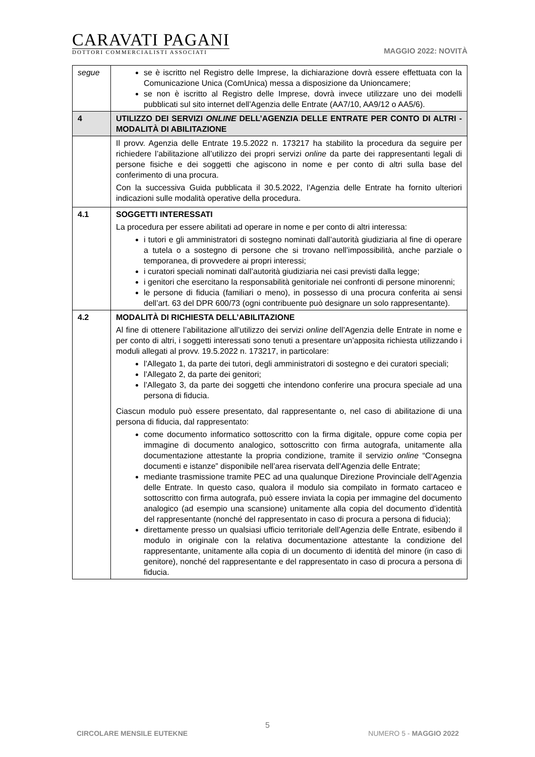CARAVATI PAGANI
DOTTORI COMMERCIALISTI ASSOCIATI
MAGGIO 2022: NOVITÀ
| segue | se è iscritto nel Registro delle Imprese, la dichiarazione dovrà essere effettuata con la Comunicazione Unica (ComUnica) messa a disposizione da Unioncamere; se non è iscritto al Registro delle Imprese, dovrà invece utilizzare uno dei modelli pubblicati sul sito internet dell’Agenzia delle Entrate (AA7/10, AA9/12 o AA5/6). |
| 4 | UTILIZZO DEI SERVIZI ONLINE DELL’AGENZIA DELLE ENTRATE PER CONTO DI ALTRI - MODALITÀ DI ABILITAZIONE |
| | Il provv. Agenzia delle Entrate 19.5.2022 n. 173217 ha stabilito la procedura da seguire per richiedere l’abilitazione all’utilizzo dei propri servizi online da parte dei rappresentanti legali di persone fisiche e dei soggetti che agiscono in nome e per conto di altri sulla base del conferimento di una procura. Con la successiva Guida pubblicata il 30.5.2022, l’Agenzia delle Entrate ha fornito ulteriori indicazioni sulle modalità operative della procedura. |
| 4.1 | SOGGETTI INTERESSATI La procedura per essere abilitati ad operare in nome e per conto di altri interessa: i tutori e gli amministratori di sostegno nominati dall’autorità giudiziaria al fine di operare a tutela o a sostegno di persone che si trovano nell’impossibilità, anche parziale o temporanea, di provvedere ai propri interessi; i curatori speciali nominati dall’autorità giudiziaria nei casi previsti dalla legge; i genitori che esercitano la responsabilità genitoriale nei confronti di persone minorenni; le persone di fiducia (familiari o meno), in possesso di una procura conferita ai sensi dell’art. 63 del DPR 600/73 (ogni contribuente può designare un solo rappresentante). |
| 4.2 | MODALITÀ DI RICHIESTA DELL’ABILITAZIONE Al fine di ottenere l’abilitazione all’utilizzo dei servizi online dell’Agenzia delle Entrate in nome e per conto di altri, i soggetti interessati sono tenuti a presentare un’apposita richiesta utilizzando i moduli allegati al provv. 19.5.2022 n. 173217, in particolare: l’Allegato 1, da parte dei tutori, degli amministratori di sostegno e dei curatori speciali; l’Allegato 2, da parte dei genitori; l’Allegato 3, da parte dei soggetti che intendono conferire una procura speciale ad una persona di fiducia. Ciascun modulo può essere presentato, dal rappresentante o, nel caso di abilitazione di una persona di fiducia, dal rappresentato: come documento informatico sottoscritto con la firma digitale, oppure come copia per immagine di documento analogico, sottoscritto con firma autografa, unitamente alla documentazione attestante la propria condizione, tramite il servizio online “Consegna documenti e istanze” disponibile nell’area riservata dell’Agenzia delle Entrate; mediante trasmissione tramite PEC ad una qualunque Direzione Provinciale dell’Agenzia delle Entrate. In questo caso, qualora il modulo sia compilato in formato cartaceo e sottoscritto con firma autografa, può essere inviata la copia per immagine del documento analogico (ad esempio una scansione) unitamente alla copia del documento d’identità del rappresentante (nonché del rappresentato in caso di procura a persona di fiducia); direttamente presso un qualsiasi ufficio territoriale dell’Agenzia delle Entrate, esibendo il modulo in originale con la relativa documentazione attestante la condizione del rappresentante, unitamente alla copia di un documento di identità del minore (in caso di genitore), nonché del rappresentante e del rappresentato in caso di procura a persona di fiducia. |
5
CIRCOLARE MENSILE EUTEKNE NUMERO 5 - MAGGIO 2022